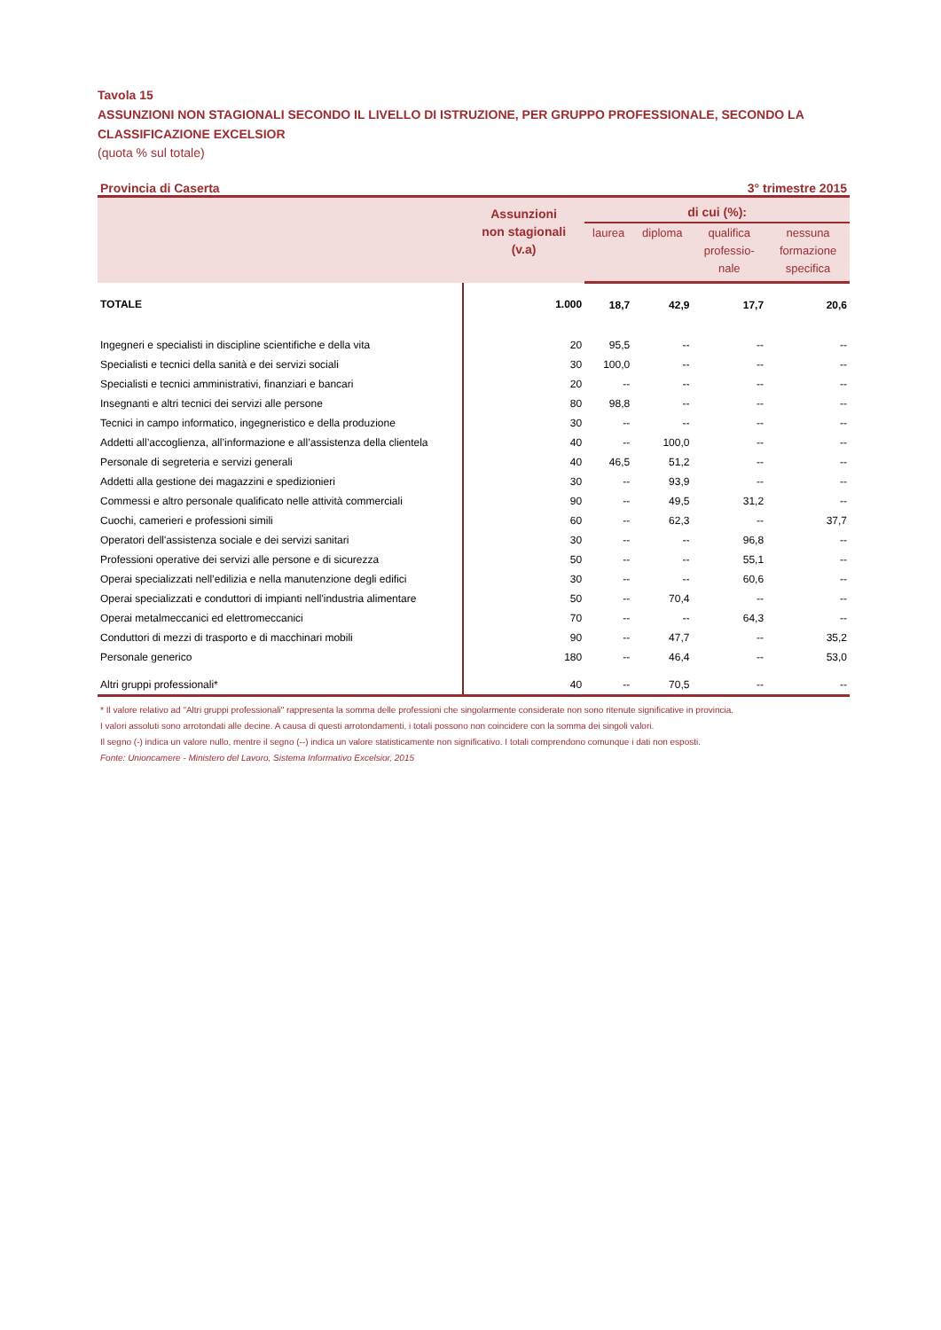Tavola 15
ASSUNZIONI NON STAGIONALI SECONDO IL LIVELLO DI ISTRUZIONE, PER GRUPPO PROFESSIONALE, SECONDO LA CLASSIFICAZIONE EXCELSIOR
(quota % sul totale)
Provincia di Caserta 3° trimestre 2015
| | Assunzioni non stagionali (v.a) | di cui (%): | | | |
| --- | --- | --- | --- | --- | --- |
| | | laurea | diploma | qualifica professio- nale | nessuna formazione specifica |
| TOTALE | 1.000 | 18,7 | 42,9 | 17,7 | 20,6 |
| Ingegneri e specialisti in discipline scientifiche e della vita | 20 | 95,5 | -- | -- | -- |
| Specialisti e tecnici della sanità e dei servizi sociali | 30 | 100,0 | -- | -- | -- |
| Specialisti e tecnici amministrativi, finanziari e bancari | 20 | -- | -- | -- | -- |
| Insegnanti e altri tecnici dei servizi alle persone | 80 | 98,8 | -- | -- | -- |
| Tecnici in campo informatico, ingegneristico e della produzione | 30 | -- | -- | -- | -- |
| Addetti all’accoglienza, all’informazione e all’assistenza della clientela | 40 | -- | 100,0 | -- | -- |
| Personale di segreteria e servizi generali | 40 | 46,5 | 51,2 | -- | -- |
| Addetti alla gestione dei magazzini e spedizionieri | 30 | -- | 93,9 | -- | -- |
| Commessi e altro personale qualificato nelle attività commerciali | 90 | -- | 49,5 | 31,2 | -- |
| Cuochi, camerieri e professioni simili | 60 | -- | 62,3 | -- | 37,7 |
| Operatori dell'assistenza sociale e dei servizi sanitari | 30 | -- | -- | 96,8 | -- |
| Professioni operative dei servizi alle persone e di sicurezza | 50 | -- | -- | 55,1 | -- |
| Operai specializzati nell’edilizia e nella manutenzione degli edifici | 30 | -- | -- | 60,6 | -- |
| Operai specializzati e conduttori di impianti nell'industria alimentare | 50 | -- | 70,4 | -- | -- |
| Operai metalmeccanici ed elettromeccanici | 70 | -- | -- | 64,3 | -- |
| Conduttori di mezzi di trasporto e di macchinari mobili | 90 | -- | 47,7 | -- | 35,2 |
| Personale generico | 180 | -- | 46,4 | -- | 53,0 |
| Altri gruppi professionali* | 40 | -- | 70,5 | -- | -- |
* Il valore relativo ad "Altri gruppi professionali" rappresenta la somma delle professioni che singolarmente considerate non sono ritenute significative in provincia.
I valori assoluti sono arrotondati alle decine. A causa di questi arrotondamenti, i totali possono non coincidere con la somma dei singoli valori.
Il segno (-) indica un valore nullo, mentre il segno (--) indica un valore statisticamente non significativo. I totali comprendono comunque i dati non esposti.
Fonte: Unioncamere - Ministero del Lavoro, Sistema Informativo Excelsior, 2015